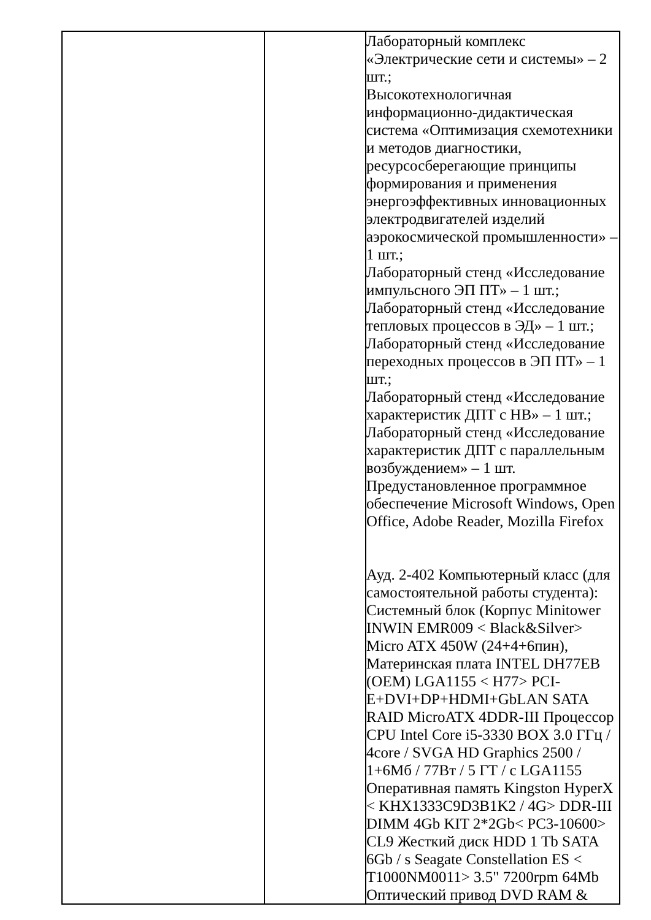| | | Лабораторный комплекс «Электрические сети и системы» – 2 шт.; Высокотехнологичная информационно-дидактическая система «Оптимизация схемотехники и методов диагностики, ресурсосберегающие принципы формирования и применения энергоэффективных инновационных электродвигателей изделий аэрокосмической промышленности» – 1 шт.; Лабораторный стенд «Исследование импульсного ЭП ПТ» – 1 шт.; Лабораторный стенд «Исследование тепловых процессов в ЭД» – 1 шт.; Лабораторный стенд «Исследование переходных процессов в ЭП ПТ» – 1 шт.; Лабораторный стенд «Исследование характеристик ДПТ с НВ» – 1 шт.; Лабораторный стенд «Исследование характеристик ДПТ с параллельным возбуждением» – 1 шт. Предустановленное программное обеспечение Microsoft Windows, Open Office, Adobe Reader, Mozilla Firefox Ауд. 2-402 Компьютерный класс (для самостоятельной работы студента): Системный блок (Корпус Minitower INWIN EMR009 < Black&Silver> Micro ATX 450W (24+4+6пин), Материнская плата INTEL DH77EB (OEM) LGA1155 < H77> PCI-E+DVI+DP+HDMI+GbLAN SATA RAID MicroATX 4DDR-III Процессор CPU Intel Core i5-3330 BOX 3.0 ГГц / 4core / SVGA HD Graphics 2500 / 1+6Мб / 77Вт / 5 ГТ / с LGA1155 Оперативная память Kingston HyperX < KHX1333C9D3B1K2 / 4G> DDR-III DIMM 4Gb KIT 2*2Gb< PC3-10600> CL9 Жесткий диск HDD 1 Tb SATA 6Gb / s Seagate Constellation ES < T1000NM0011> 3.5" 7200rpm 64Mb Оптический привод DVD RAM & |